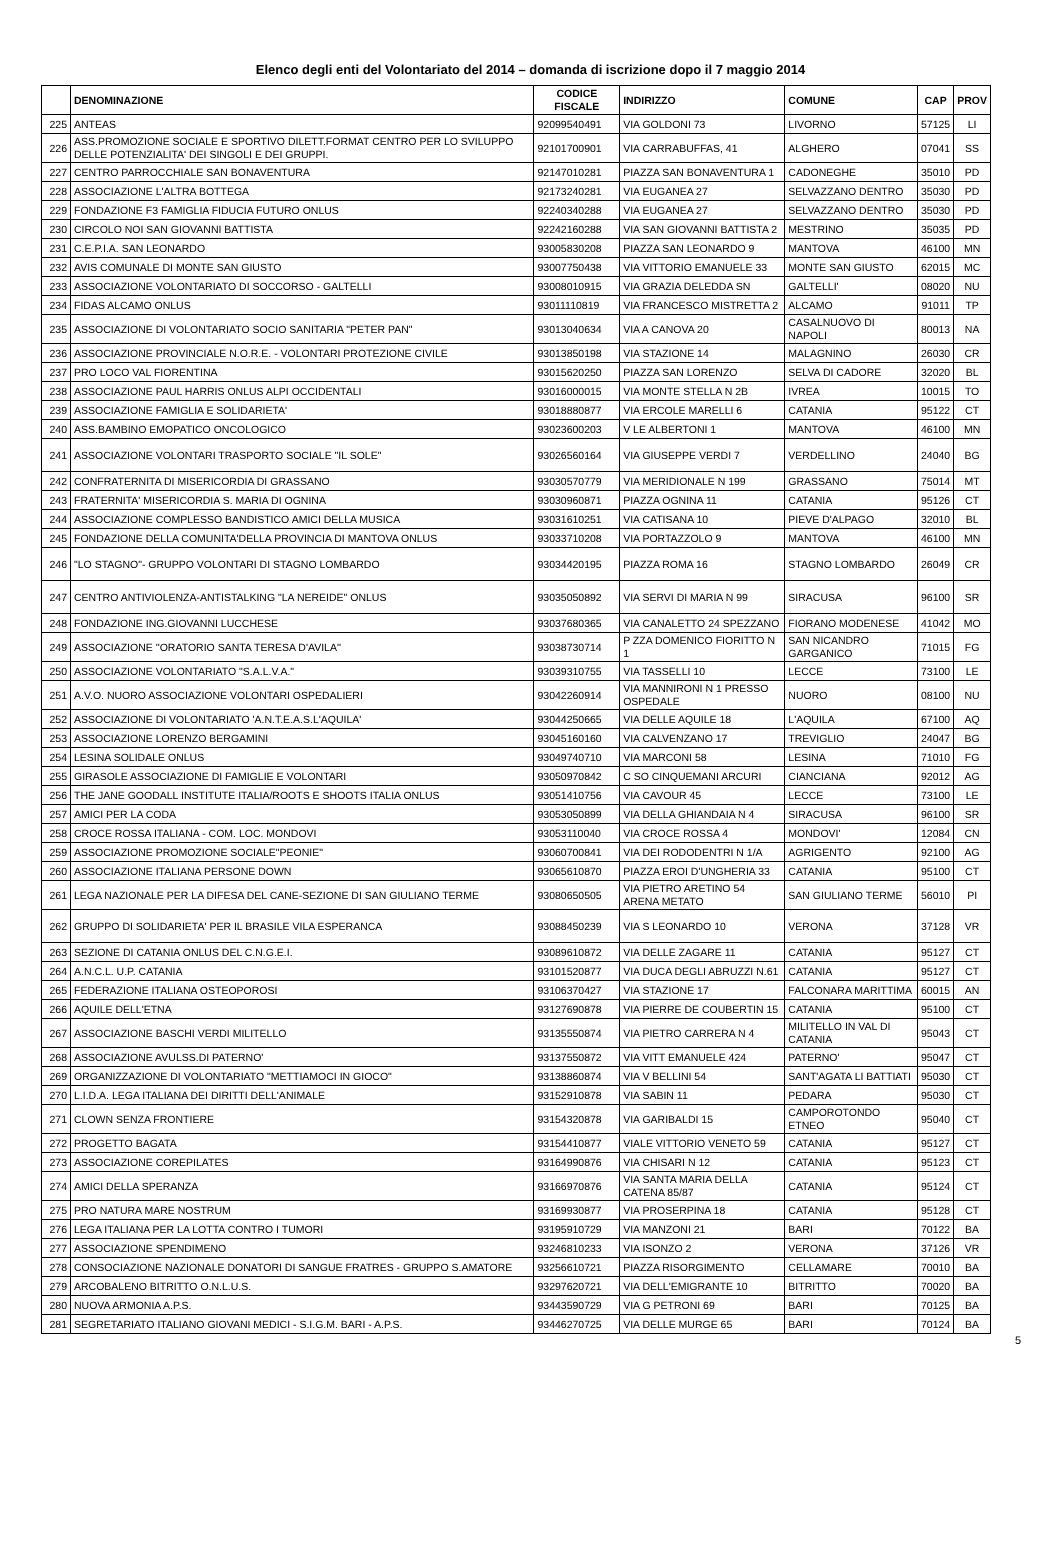Elenco degli enti del Volontariato del 2014 – domanda di iscrizione dopo il 7 maggio 2014
| | DENOMINAZIONE | CODICE FISCALE | INDIRIZZO | COMUNE | CAP | PROV |
| --- | --- | --- | --- | --- | --- | --- |
| 225 | ANTEAS | 92099540491 | VIA GOLDONI 73 | LIVORNO | 57125 | LI |
| 226 | ASS.PROMOZIONE SOCIALE E SPORTIVO DILETT.FORMAT CENTRO PER LO SVILUPPO DELLE POTENZIALITA' DEI SINGOLI E DEI GRUPPI. | 92101700901 | VIA CARRABUFFAS, 41 | ALGHERO | 07041 | SS |
| 227 | CENTRO PARROCCHIALE SAN BONAVENTURA | 92147010281 | PIAZZA SAN BONAVENTURA 1 | CADONEGHE | 35010 | PD |
| 228 | ASSOCIAZIONE L'ALTRA BOTTEGA | 92173240281 | VIA EUGANEA 27 | SELVAZZANO DENTRO | 35030 | PD |
| 229 | FONDAZIONE F3 FAMIGLIA FIDUCIA FUTURO ONLUS | 92240340288 | VIA EUGANEA 27 | SELVAZZANO DENTRO | 35030 | PD |
| 230 | CIRCOLO NOI SAN GIOVANNI BATTISTA | 92242160288 | VIA SAN GIOVANNI BATTISTA 2 | MESTRINO | 35035 | PD |
| 231 | C.E.P.I.A. SAN LEONARDO | 93005830208 | PIAZZA SAN LEONARDO 9 | MANTOVA | 46100 | MN |
| 232 | AVIS COMUNALE DI MONTE SAN GIUSTO | 93007750438 | VIA VITTORIO EMANUELE 33 | MONTE SAN GIUSTO | 62015 | MC |
| 233 | ASSOCIAZIONE VOLONTARIATO DI SOCCORSO - GALTELLI | 93008010915 | VIA GRAZIA DELEDDA SN | GALTELLI' | 08020 | NU |
| 234 | FIDAS ALCAMO ONLUS | 93011110819 | VIA FRANCESCO MISTRETTA 2 | ALCAMO | 91011 | TP |
| 235 | ASSOCIAZIONE DI VOLONTARIATO SOCIO SANITARIA "PETER PAN" | 93013040634 | VIA A CANOVA 20 | CASALNUOVO DI NAPOLI | 80013 | NA |
| 236 | ASSOCIAZIONE PROVINCIALE N.O.R.E. - VOLONTARI PROTEZIONE CIVILE | 93013850198 | VIA STAZIONE 14 | MALAGNINO | 26030 | CR |
| 237 | PRO LOCO VAL FIORENTINA | 93015620250 | PIAZZA SAN LORENZO | SELVA DI CADORE | 32020 | BL |
| 238 | ASSOCIAZIONE PAUL HARRIS ONLUS ALPI OCCIDENTALI | 93016000015 | VIA MONTE STELLA N 2B | IVREA | 10015 | TO |
| 239 | ASSOCIAZIONE FAMIGLIA E SOLIDARIETA' | 93018880877 | VIA ERCOLE MARELLI 6 | CATANIA | 95122 | CT |
| 240 | ASS.BAMBINO EMOPATICO ONCOLOGICO | 93023600203 | V LE ALBERTONI 1 | MANTOVA | 46100 | MN |
| 241 | ASSOCIAZIONE VOLONTARI TRASPORTO SOCIALE "IL SOLE" | 93026560164 | VIA GIUSEPPE VERDI 7 | VERDELLINO | 24040 | BG |
| 242 | CONFRATERNITA DI MISERICORDIA DI GRASSANO | 93030570779 | VIA MERIDIONALE N 199 | GRASSANO | 75014 | MT |
| 243 | FRATERNITA' MISERICORDIA S. MARIA DI OGNINA | 93030960871 | PIAZZA OGNINA 11 | CATANIA | 95126 | CT |
| 244 | ASSOCIAZIONE COMPLESSO BANDISTICO AMICI DELLA MUSICA | 93031610251 | VIA CATISANA 10 | PIEVE D'ALPAGO | 32010 | BL |
| 245 | FONDAZIONE DELLA COMUNITA'DELLA PROVINCIA DI MANTOVA ONLUS | 93033710208 | VIA PORTAZZOLO 9 | MANTOVA | 46100 | MN |
| 246 | "LO STAGNO"- GRUPPO VOLONTARI DI STAGNO LOMBARDO | 93034420195 | PIAZZA ROMA 16 | STAGNO LOMBARDO | 26049 | CR |
| 247 | CENTRO ANTIVIOLENZA-ANTISTALKING "LA NEREIDE" ONLUS | 93035050892 | VIA SERVI DI MARIA N 99 | SIRACUSA | 96100 | SR |
| 248 | FONDAZIONE ING.GIOVANNI LUCCHESE | 93037680365 | VIA CANALETTO 24 SPEZZANO | FIORANO MODENESE | 41042 | MO |
| 249 | ASSOCIAZIONE ''ORATORIO SANTA TERESA D'AVILA'' | 93038730714 | P ZZA DOMENICO FIORITTO N 1 | SAN NICANDRO GARGANICO | 71015 | FG |
| 250 | ASSOCIAZIONE VOLONTARIATO "S.A.L.V.A." | 93039310755 | VIA TASSELLI 10 | LECCE | 73100 | LE |
| 251 | A.V.O. NUORO ASSOCIAZIONE VOLONTARI OSPEDALIERI | 93042260914 | VIA MANNIRONI N 1 PRESSO OSPEDALE | NUORO | 08100 | NU |
| 252 | ASSOCIAZIONE DI VOLONTARIATO 'A.N.T.E.A.S.L'AQUILA' | 93044250665 | VIA DELLE AQUILE 18 | L'AQUILA | 67100 | AQ |
| 253 | ASSOCIAZIONE LORENZO BERGAMINI | 93045160160 | VIA CALVENZANO 17 | TREVIGLIO | 24047 | BG |
| 254 | LESINA SOLIDALE ONLUS | 93049740710 | VIA MARCONI 58 | LESINA | 71010 | FG |
| 255 | GIRASOLE ASSOCIAZIONE DI FAMIGLIE E VOLONTARI | 93050970842 | C SO CINQUEMANI ARCURI | CIANCIANA | 92012 | AG |
| 256 | THE JANE GOODALL INSTITUTE ITALIA/ROOTS E SHOOTS ITALIA ONLUS | 93051410756 | VIA CAVOUR 45 | LECCE | 73100 | LE |
| 257 | AMICI PER LA CODA | 93053050899 | VIA DELLA GHIANDAIA N 4 | SIRACUSA | 96100 | SR |
| 258 | CROCE ROSSA ITALIANA - COM. LOC. MONDOVI | 93053110040 | VIA CROCE ROSSA 4 | MONDOVI' | 12084 | CN |
| 259 | ASSOCIAZIONE PROMOZIONE SOCIALE"PEONIE" | 93060700841 | VIA DEI RODODENTRI N 1/A | AGRIGENTO | 92100 | AG |
| 260 | ASSOCIAZIONE ITALIANA PERSONE DOWN | 93065610870 | PIAZZA EROI D'UNGHERIA 33 | CATANIA | 95100 | CT |
| 261 | LEGA NAZIONALE PER LA DIFESA DEL CANE-SEZIONE DI SAN GIULIANO TERME | 93080650505 | VIA PIETRO ARETINO 54 ARENA METATO | SAN GIULIANO TERME | 56010 | PI |
| 262 | GRUPPO DI SOLIDARIETA' PER IL BRASILE VILA ESPERANCA | 93088450239 | VIA S LEONARDO 10 | VERONA | 37128 | VR |
| 263 | SEZIONE DI CATANIA ONLUS DEL C.N.G.E.I. | 93089610872 | VIA DELLE ZAGARE 11 | CATANIA | 95127 | CT |
| 264 | A.N.C.L. U.P. CATANIA | 93101520877 | VIA DUCA DEGLI ABRUZZI N.61 | CATANIA | 95127 | CT |
| 265 | FEDERAZIONE ITALIANA OSTEOPOROSI | 93106370427 | VIA STAZIONE 17 | FALCONARA MARITTIMA | 60015 | AN |
| 266 | AQUILE DELL'ETNA | 93127690878 | VIA PIERRE DE COUBERTIN 15 | CATANIA | 95100 | CT |
| 267 | ASSOCIAZIONE BASCHI VERDI MILITELLO | 93135550874 | VIA PIETRO CARRERA N 4 | MILITELLO IN VAL DI CATANIA | 95043 | CT |
| 268 | ASSOCIAZIONE AVULSS.DI PATERNO' | 93137550872 | VIA VITT EMANUELE 424 | PATERNO' | 95047 | CT |
| 269 | ORGANIZZAZIONE DI VOLONTARIATO "METTIAMOCI IN GIOCO" | 93138860874 | VIA V BELLINI 54 | SANT'AGATA LI BATTIATI | 95030 | CT |
| 270 | L.I.D.A. LEGA ITALIANA DEI DIRITTI DELL'ANIMALE | 93152910878 | VIA SABIN 11 | PEDARA | 95030 | CT |
| 271 | CLOWN SENZA FRONTIERE | 93154320878 | VIA GARIBALDI 15 | CAMPOROTONDO ETNEO | 95040 | CT |
| 272 | PROGETTO BAGATA | 93154410877 | VIALE VITTORIO VENETO 59 | CATANIA | 95127 | CT |
| 273 | ASSOCIAZIONE COREPILATES | 93164990876 | VIA CHISARI N 12 | CATANIA | 95123 | CT |
| 274 | AMICI DELLA SPERANZA | 93166970876 | VIA SANTA MARIA DELLA CATENA 85/87 | CATANIA | 95124 | CT |
| 275 | PRO NATURA MARE NOSTRUM | 93169930877 | VIA PROSERPINA 18 | CATANIA | 95128 | CT |
| 276 | LEGA ITALIANA PER LA LOTTA CONTRO I TUMORI | 93195910729 | VIA MANZONI 21 | BARI | 70122 | BA |
| 277 | ASSOCIAZIONE SPENDIMENO | 93246810233 | VIA ISONZO 2 | VERONA | 37126 | VR |
| 278 | CONSOCIAZIONE NAZIONALE DONATORI DI SANGUE FRATRES - GRUPPO S.AMATORE | 93256610721 | PIAZZA RISORGIMENTO | CELLAMARE | 70010 | BA |
| 279 | ARCOBALENO BITRITTO O.N.L.U.S. | 93297620721 | VIA DELL'EMIGRANTE 10 | BITRITTO | 70020 | BA |
| 280 | NUOVA ARMONIA A.P.S. | 93443590729 | VIA G PETRONI 69 | BARI | 70125 | BA |
| 281 | SEGRETARIATO ITALIANO GIOVANI MEDICI - S.I.G.M. BARI - A.P.S. | 93446270725 | VIA DELLE MURGE 65 | BARI | 70124 | BA |
5